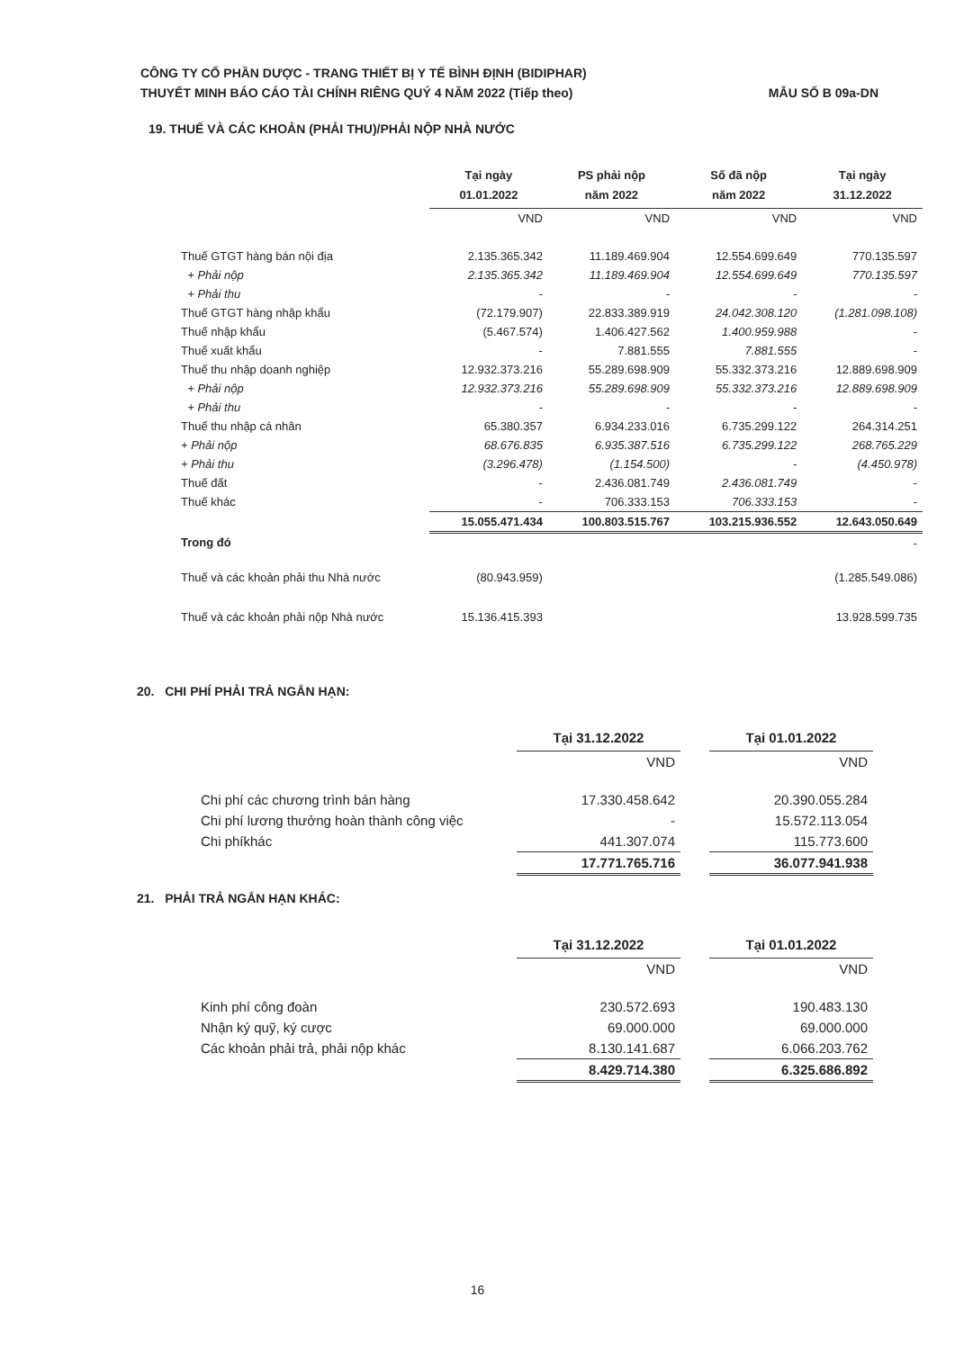CÔNG TY CỔ PHẦN DƯỢC - TRANG THIẾT BỊ Y TẾ BÌNH ĐỊNH (BIDIPHAR)
THUYẾT MINH BÁO CÁO TÀI CHÍNH RIÊNG QUÝ 4 NĂM 2022 (Tiếp theo) MẪU SỐ B 09a-DN
19. THUẾ VÀ CÁC KHOẢN (PHẢI THU)/PHẢI NỘP NHÀ NƯỚC
| | Tại ngày 01.01.2022 | PS phải nộp năm 2022 | Số đã nộp năm 2022 | Tại ngày 31.12.2022 |
| --- | --- | --- | --- | --- |
| | VND | VND | VND | VND |
| Thuế GTGT hàng bán nội địa | 2.135.365.342 | 11.189.469.904 | 12.554.699.649 | 770.135.597 |
| + Phải nộp | 2.135.365.342 | 11.189.469.904 | 12.554.699.649 | 770.135.597 |
| + Phải thu | - | - | - | - |
| Thuế GTGT hàng nhập khẩu | (72.179.907) | 22.833.389.919 | 24.042.308.120 | (1.281.098.108) |
| Thuế nhập khẩu | (5.467.574) | 1.406.427.562 | 1.400.959.988 | - |
| Thuế xuất khẩu | - | 7.881.555 | 7.881.555 | - |
| Thuế thu nhập doanh nghiệp | 12.932.373.216 | 55.289.698.909 | 55.332.373.216 | 12.889.698.909 |
| + Phải nộp | 12.932.373.216 | 55.289.698.909 | 55.332.373.216 | 12.889.698.909 |
| + Phải thu | - | - | - | - |
| Thuế thu nhập cá nhân | 65.380.357 | 6.934.233.016 | 6.735.299.122 | 264.314.251 |
| + Phải nộp | 68.676.835 | 6.935.387.516 | 6.735.299.122 | 268.765.229 |
| + Phải thu | (3.296.478) | (1.154.500) | - | (4.450.978) |
| Thuế đất | - | 2.436.081.749 | 2.436.081.749 | - |
| Thuế khác | - | 706.333.153 | 706.333.153 | - |
| | 15.055.471.434 | 100.803.515.767 | 103.215.936.552 | 12.643.050.649 |
| Trong đó | | | | - |
| Thuế và các khoản phải thu Nhà nước | (80.943.959) | | | (1.285.549.086) |
| Thuế và các khoản phải nộp Nhà nước | 15.136.415.393 | | | 13.928.599.735 |
20. CHI PHÍ PHẢI TRẢ NGẮN HẠN:
| | Tại 31.12.2022 | | Tại 01.01.2022 |
| --- | --- | --- | --- |
| | VND | | VND |
| Chi phí các chương trình bán hàng | 17.330.458.642 | | 20.390.055.284 |
| Chi phí lương thưởng hoàn thành công việc | - | | 15.572.113.054 |
| Chi phíkhác | 441.307.074 | | 115.773.600 |
| | 17.771.765.716 | | 36.077.941.938 |
21. PHẢI TRẢ NGẮN HẠN KHÁC:
| | Tại 31.12.2022 | | Tại 01.01.2022 |
| --- | --- | --- | --- |
| | VND | | VND |
| Kinh phí công đoàn | 230.572.693 | | 190.483.130 |
| Nhận ký quỹ, ký cược | 69.000.000 | | 69.000.000 |
| Các khoản phải trả, phải nộp khác | 8.130.141.687 | | 6.066.203.762 |
| | 8.429.714.380 | | 6.325.686.892 |
16